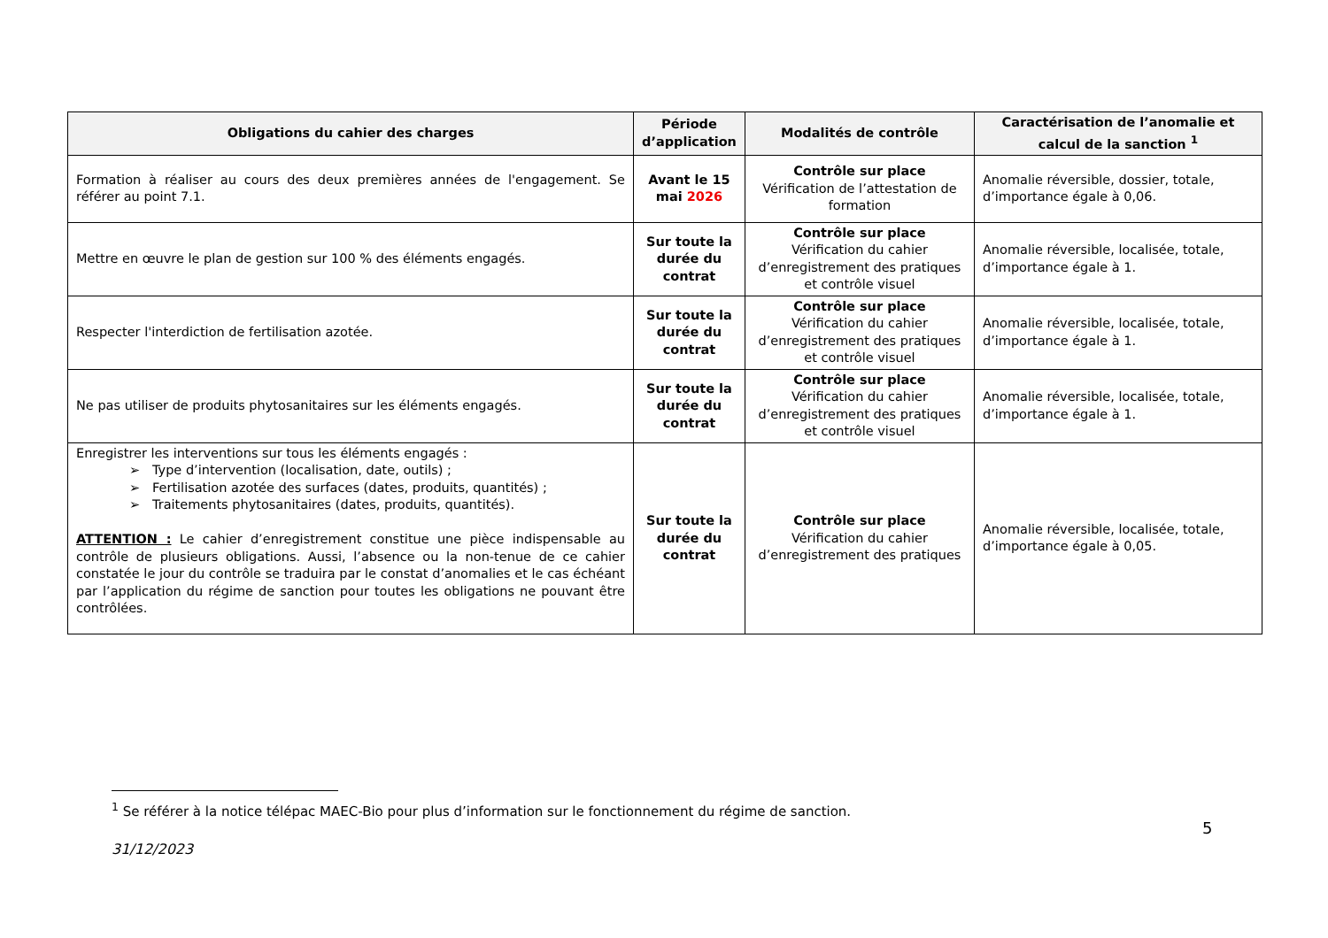| Obligations du cahier des charges | Période d’application | Modalités de contrôle | Caractérisation de l’anomalie et calcul de la sanction <sup>1</sup> |
| --- | --- | --- | --- |
| Formation à réaliser au cours des deux premières années de l'engagement. Se référer au point 7.1. | Avant le 15 mai 2026 | Contrôle sur place Vérification de l’attestation de formation | Anomalie réversible, dossier, totale, d’importance égale à 0,06. |
| Mettre en œuvre le plan de gestion sur 100 % des éléments engagés. | Sur toute la durée du contrat | Contrôle sur place Vérification du cahier d’enregistrement des pratiques et contrôle visuel | Anomalie réversible, localisée, totale, d’importance égale à 1. |
| Respecter l'interdiction de fertilisation azotée. | Sur toute la durée du contrat | Contrôle sur place Vérification du cahier d’enregistrement des pratiques et contrôle visuel | Anomalie réversible, localisée, totale, d’importance égale à 1. |
| Ne pas utiliser de produits phytosanitaires sur les éléments engagés. | Sur toute la durée du contrat | Contrôle sur place Vérification du cahier d’enregistrement des pratiques et contrôle visuel | Anomalie réversible, localisée, totale, d’importance égale à 1. |
| Enregistrer les interventions sur tous les éléments engagés : ➢ Type d’intervention (localisation, date, outils) ; ➢ Fertilisation azotée des surfaces (dates, produits, quantités) ; ➢ Traitements phytosanitaires (dates, produits, quantités). ATTENTION : Le cahier d’enregistrement constitue une pièce indispensable au contrôle de plusieurs obligations. Aussi, l’absence ou la non-tenue de ce cahier constatée le jour du contrôle se traduira par le constat d’anomalies et le cas échéant par l’application du régime de sanction pour toutes les obligations ne pouvant être contrôlées. | Sur toute la durée du contrat | Contrôle sur place Vérification du cahier d’enregistrement des pratiques | Anomalie réversible, localisée, totale, d’importance égale à 0,05. |
<sup>1</sup> Se référer à la notice télépac MAEC-Bio pour plus d’information sur le fonctionnement du régime de sanction.
5
31/12/2023